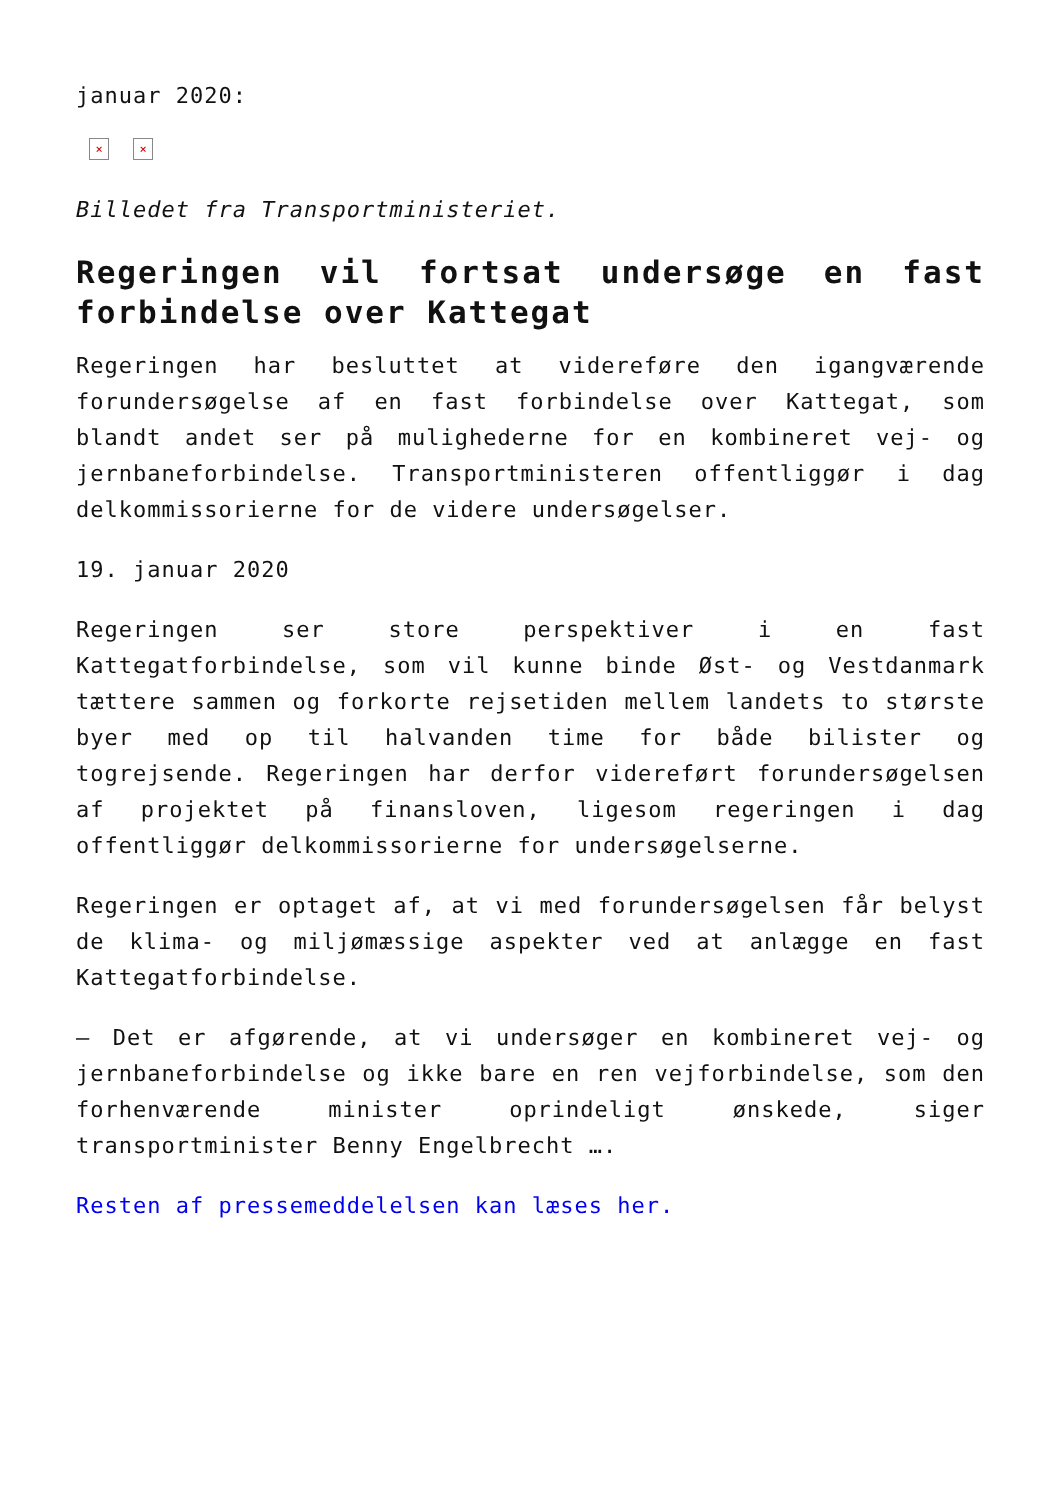januar 2020:
× ×
Billedet fra Transportministeriet.
Regeringen vil fortsat undersøge en fast forbindelse over Kattegat
Regeringen har besluttet at videreføre den igangværende forundersøgelse af en fast forbindelse over Kattegat, som blandt andet ser på mulighederne for en kombineret vej- og jernbaneforbindelse. Transportministeren offentliggør i dag delkommissorierne for de videre undersøgelser.
19. januar 2020
Regeringen ser store perspektiver i en fast Kattegatforbindelse, som vil kunne binde Øst- og Vestdanmark tættere sammen og forkorte rejsetiden mellem landets to største byer med op til halvanden time for både bilister og togrejsende. Regeringen har derfor videreført forundersøgelsen af projektet på finansloven, ligesom regeringen i dag offentliggør delkommissorierne for undersøgelserne.
Regeringen er optaget af, at vi med forundersøgelsen får belyst de klima- og miljømæssige aspekter ved at anlægge en fast Kattegatforbindelse.
– Det er afgørende, at vi undersøger en kombineret vej- og jernbaneforbindelse og ikke bare en ren vejforbindelse, som den forhenværende minister oprindeligt ønskede, siger transportminister Benny Engelbrecht ….
Resten af pressemeddelelsen kan læses her.